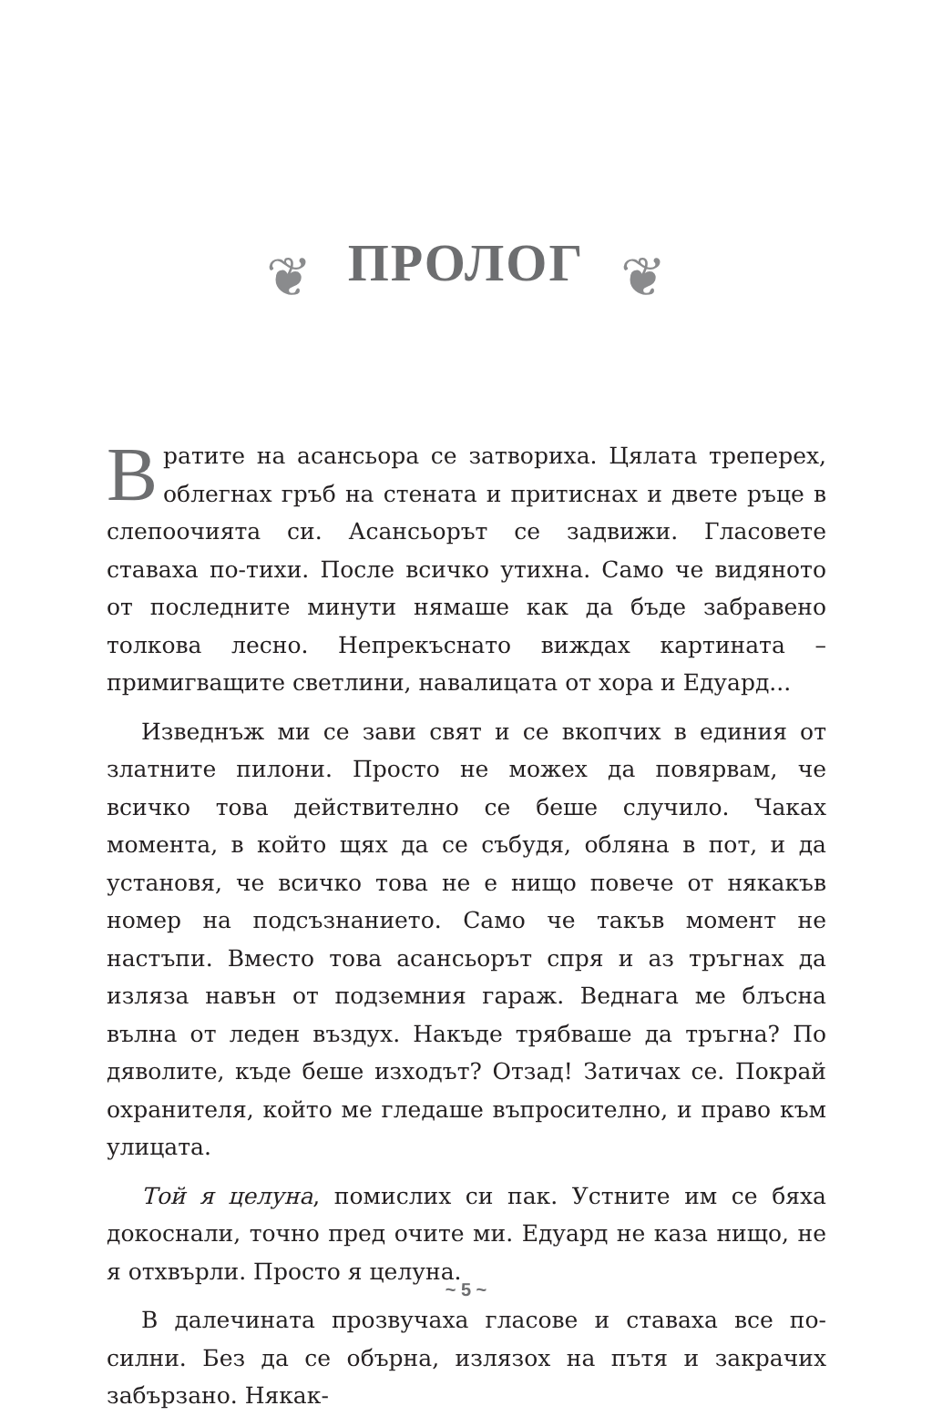❦
ПРОЛОГ
❦
Вратите на асансьора се затвориха. Цялата треперех, облегнах гръб на стената и притиснах и двете ръце в слепоочията си. Асансьорът се задвижи. Гласовете ставаха по-тихи. После всичко утихна. Само че видяното от последните минути нямаше как да бъде забравено толкова лесно. Непрекъснато виждах картината – примигващите светлини, навалицата от хора и Едуард...
Изведнъж ми се зави свят и се вкопчих в единия от златните пилони. Просто не можех да повярвам, че всичко това действително се беше случило. Чаках момента, в който щях да се събудя, обляна в пот, и да установя, че всичко това не е нищо повече от някакъв номер на подсъзнанието. Само че такъв момент не настъпи. Вместо това асансьорът спря и аз тръгнах да изляза навън от подземния гараж. Веднага ме блъсна вълна от леден въздух. Накъде трябваше да тръгна? По дяволите, къде беше изходът? Отзад! Затичах се. Покрай охранителя, който ме гледаше въпросително, и право към улицата.
Той я целуна, помислих си пак. Устните им се бяха докоснали, точно пред очите ми. Едуард не каза нищо, не я отхвърли. Просто я целуна.
В далечината прозвучаха гласове и ставаха все по-силни. Без да се обърна, излязох на пътя и закрачих забързано. Някак-
~ 5 ~